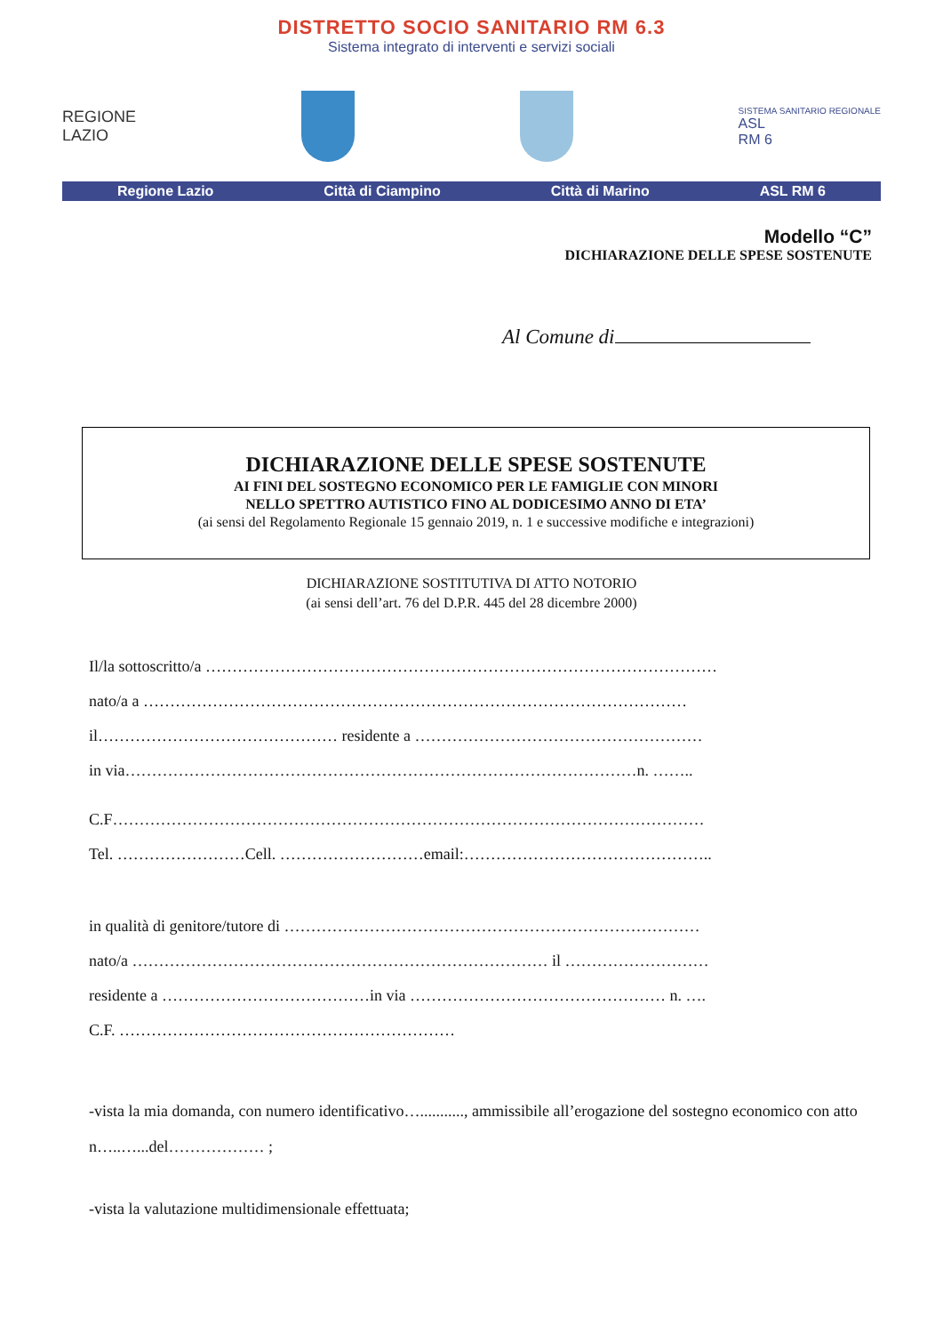DISTRETTO SOCIO SANITARIO RM 6.3
Sistema integrato di interventi e servizi sociali
REGIONE
LAZIO
SISTEMA SANITARIO REGIONALE
ASL
RM 6
Regione Lazio Città di Ciampino Città di Marino ASL RM 6
Modello “C”
DICHIARAZIONE DELLE SPESE SOSTENUTE
Al Comune di
DICHIARAZIONE DELLE SPESE SOSTENUTE
AI FINI DEL SOSTEGNO ECONOMICO PER LE FAMIGLIE CON MINORI
NELLO SPETTRO AUTISTICO FINO AL DODICESIMO ANNO DI ETA’
(ai sensi del Regolamento Regionale 15 gennaio 2019, n. 1 e successive modifiche e integrazioni)
DICHIARAZIONE SOSTITUTIVA DI ATTO NOTORIO
(ai sensi dell’art. 76 del D.P.R. 445 del 28 dicembre 2000)
Il/la sottoscritto/a ……………………………………………………………………………………
nato/a a …………………………………………………………………………………………
il……………………………………… residente a ………………………………………………
in via……………………………………………………………………………………n. ……..
C.F…………………………………………………………………………………………………
Tel. ……………………Cell. ………………………email:………………………………………..
in qualità di genitore/tutore di ……………………………………………………………………
nato/a …………………………………………………………………… il ………………………
residente a …………………………………in via ………………………………………… n. ….
C.F. ………………………………………………………
-vista la mia domanda, con numero identificativo…..........., ammissibile all’erogazione del sostegno economico con atto n…..…...del……………… ;
-vista la valutazione multidimensionale effettuata;